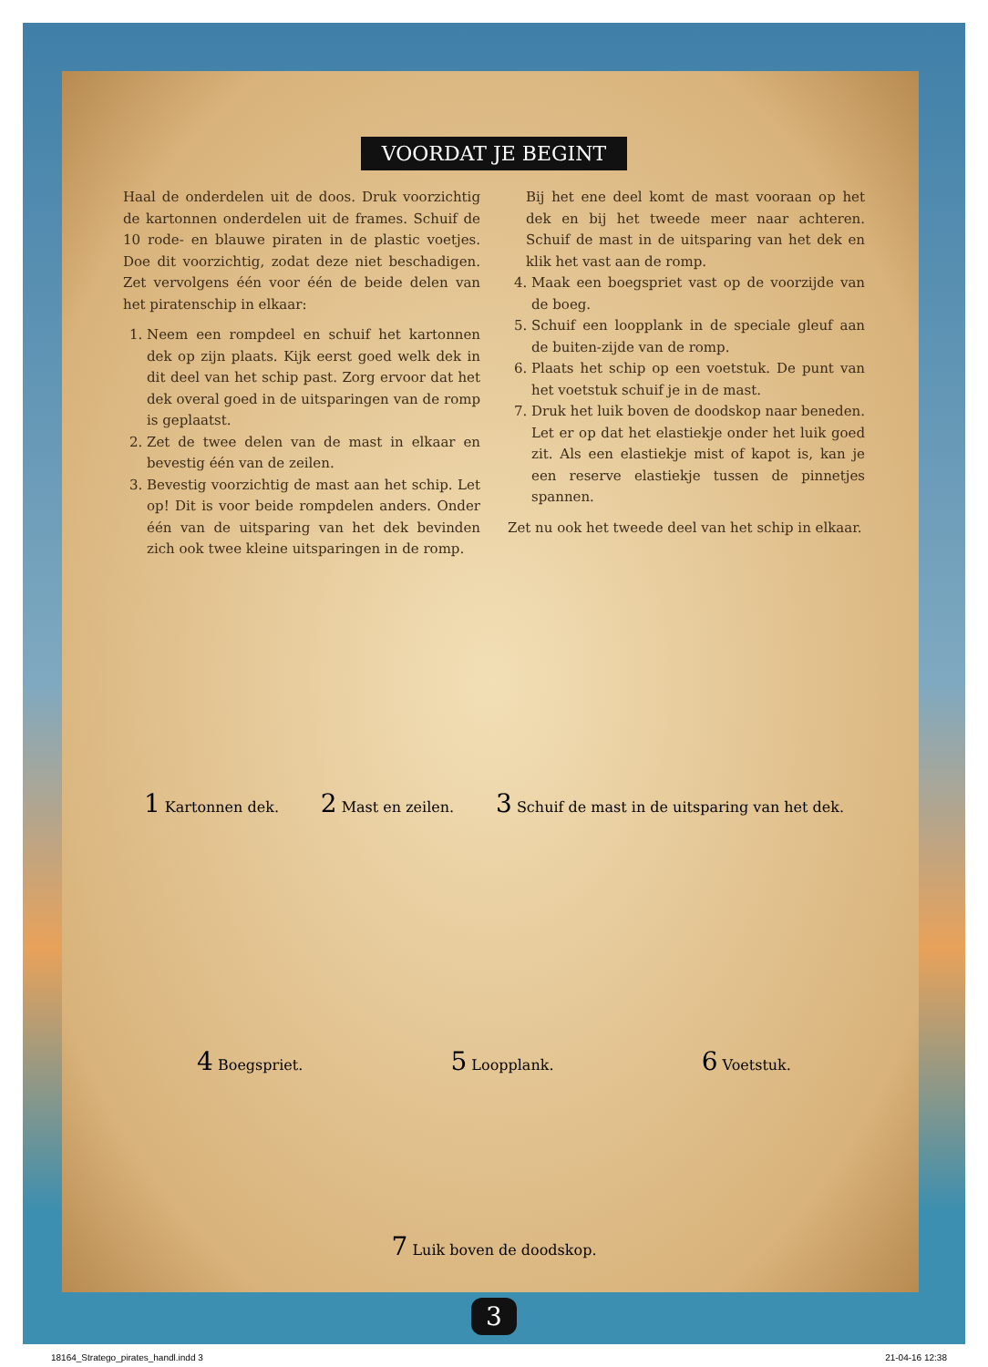VOORDAT JE BEGINT
Haal de onderdelen uit de doos. Druk voorzichtig de kartonnen onderdelen uit de frames. Schuif de 10 rode- en blauwe piraten in de plastic voetjes. Doe dit voorzichtig, zodat deze niet beschadigen. Zet vervolgens één voor één de beide delen van het piratenschip in elkaar:
1. Neem een rompdeel en schuif het kartonnen dek op zijn plaats. Kijk eerst goed welk dek in dit deel van het schip past. Zorg ervoor dat het dek overal goed in de uitsparingen van de romp is geplaatst.
2. Zet de twee delen van de mast in elkaar en bevestig één van de zeilen.
3. Bevestig voorzichtig de mast aan het schip. Let op! Dit is voor beide rompdelen anders. Onder één van de uitsparing van het dek bevinden zich ook twee kleine uitsparingen in de romp.
Bij het ene deel komt de mast vooraan op het dek en bij het tweede meer naar achteren. Schuif de mast in de uitsparing van het dek en klik het vast aan de romp.
4. Maak een boegspriet vast op de voorzijde van de boeg.
5. Schuif een loopplank in de speciale gleuf aan de buiten-zijde van de romp.
6. Plaats het schip op een voetstuk. De punt van het voetstuk schuif je in de mast.
7. Druk het luik boven de doodskop naar beneden. Let er op dat het elastiekje onder het luik goed zit. Als een elastiekje mist of kapot is, kan je een reserve elastiekje tussen de pinnetjes spannen.
Zet nu ook het tweede deel van het schip in elkaar.
1 Kartonnen dek. 2 Mast en zeilen. 3 Schuif de mast in de uitsparing van het dek.
4 Boegspriet. 5 Loopplank. 6 Voetstuk.
7 Luik boven de doodskop.
3
18164_Stratego_pirates_handl.indd 3 21-04-16 12:38